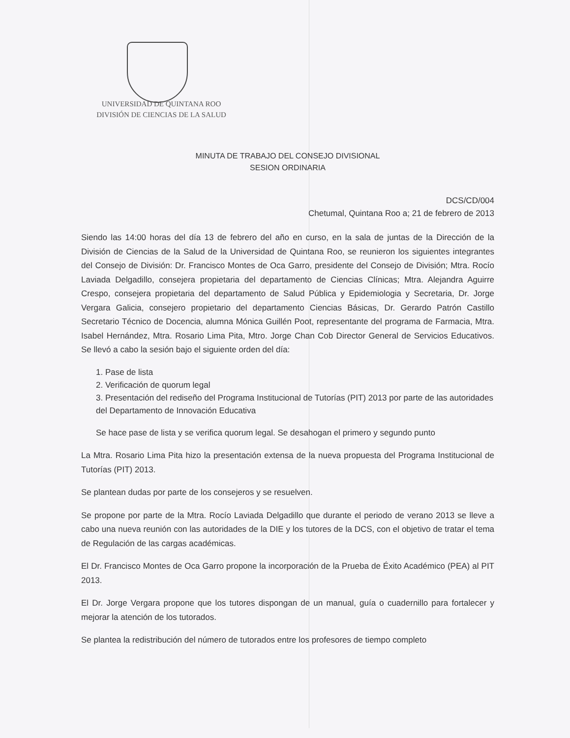UNIVERSIDAD DE QUINTANA ROO
DIVISIÓN DE CIENCIAS DE LA SALUD
MINUTA DE TRABAJO DEL CONSEJO DIVISIONAL
SESION ORDINARIA
DCS/CD/004
Chetumal, Quintana Roo a; 21 de febrero de 2013
Siendo las 14:00 horas del día 13 de febrero del año en curso, en la sala de juntas de la Dirección de la División de Ciencias de la Salud de la Universidad de Quintana Roo, se reunieron los siguientes integrantes del Consejo de División: Dr. Francisco Montes de Oca Garro, presidente del Consejo de División; Mtra. Rocío Laviada Delgadillo, consejera propietaria del departamento de Ciencias Clínicas; Mtra. Alejandra Aguirre Crespo, consejera propietaria del departamento de Salud Pública y Epidemiologia y Secretaria, Dr. Jorge Vergara Galicia, consejero propietario del departamento Ciencias Básicas, Dr. Gerardo Patrón Castillo Secretario Técnico de Docencia, alumna Mónica Guillén Poot, representante del programa de Farmacia, Mtra. Isabel Hernández, Mtra. Rosario Lima Pita, Mtro. Jorge Chan Cob Director General de Servicios Educativos. Se llevó a cabo la sesión bajo el siguiente orden del día:
1. Pase de lista
2. Verificación de quorum legal
3. Presentación del rediseño del Programa Institucional de Tutorías (PIT) 2013 por parte de las autoridades del Departamento de Innovación Educativa
Se hace pase de lista y se verifica quorum legal. Se desahogan el primero y segundo punto
La Mtra. Rosario Lima Pita hizo la presentación extensa de la nueva propuesta del Programa Institucional de Tutorías (PIT) 2013.
Se plantean dudas por parte de los consejeros y se resuelven.
Se propone por parte de la Mtra. Rocío Laviada Delgadillo que durante el periodo de verano 2013 se lleve a cabo una nueva reunión con las autoridades de la DIE y los tutores de la DCS, con el objetivo de tratar el tema de Regulación de las cargas académicas.
El Dr. Francisco Montes de Oca Garro propone la incorporación de la Prueba de Éxito Académico (PEA) al PIT 2013.
El Dr. Jorge Vergara propone que los tutores dispongan de un manual, guía o cuadernillo para fortalecer y mejorar la atención de los tutorados.
Se plantea la redistribución del número de tutorados entre los profesores de tiempo completo